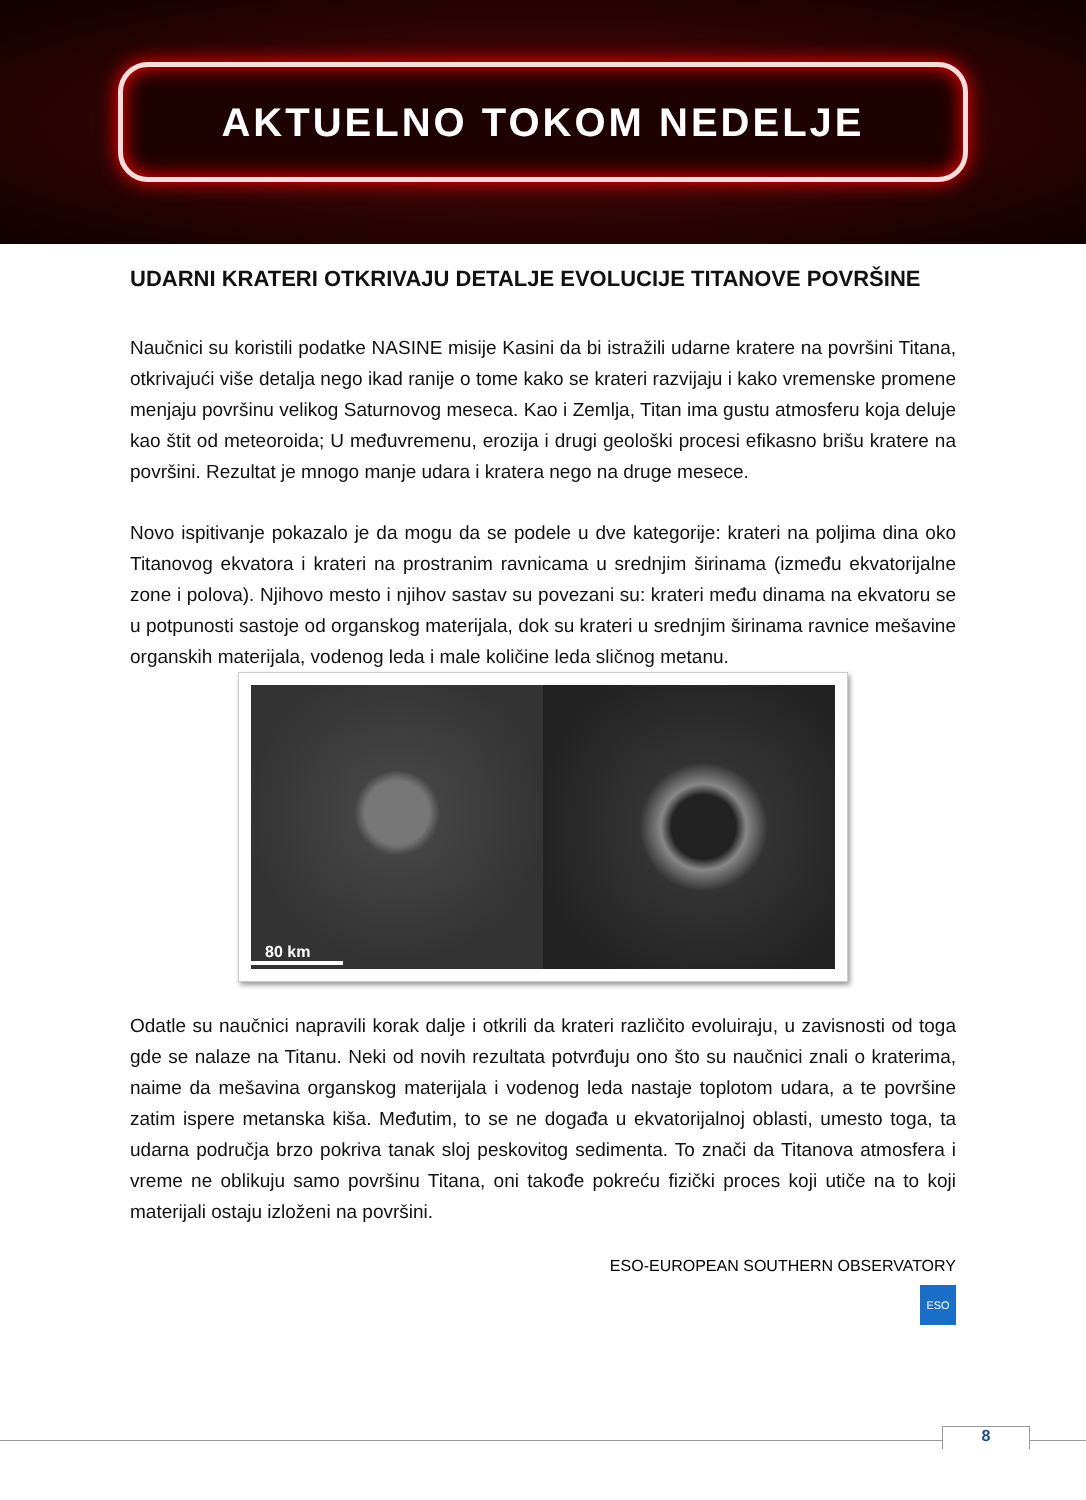AKTUELNO TOKOM NEDELJE
UDARNI KRATERI OTKRIVAJU DETALJE EVOLUCIJE TITANOVE POVRŠINE
Naučnici su koristili podatke NASINE misije Kasini da bi istražili udarne kratere na površini Titana, otkrivajući više detalja nego ikad ranije o tome kako se krateri razvijaju i kako vremenske promene menjaju površinu velikog Saturnovog meseca. Kao i Zemlja, Titan ima gustu atmosferu koja deluje kao štit od meteoroida; U međuvremenu, erozija i drugi geološki procesi efikasno brišu kratere na površini. Rezultat je mnogo manje udara i kratera nego na druge mesece.
Novo ispitivanje pokazalo je da mogu da se podele u dve kategorije: krateri na poljima dina oko Titanovog ekvatora i krateri na prostranim ravnicama u srednjim širinama (između ekvatorijalne zone i polova). Njihovo mesto i njihov sastav su povezani su: krateri među dinama na ekvatoru se u potpunosti sastoje od organskog materijala, dok su krateri u srednjim širinama ravnice mešavine organskih materijala, vodenog leda i male količine leda sličnog metanu.
80 km
Odatle su naučnici napravili korak dalje i otkrili da krateri različito evoluiraju, u zavisnosti od toga gde se nalaze na Titanu. Neki od novih rezultata potvrđuju ono što su naučnici znali o kraterima, naime da mešavina organskog materijala i vodenog leda nastaje toplotom udara, a te površine zatim ispere metanska kiša. Međutim, to se ne događa u ekvatorijalnoj oblasti, umesto toga, ta udarna područja brzo pokriva tanak sloj peskovitog sedimenta. To znači da Titanova atmosfera i vreme ne oblikuju samo površinu Titana, oni takođe pokreću fizički proces koji utiče na to koji materijali ostaju izloženi na površini.
ESO-EUROPEAN SOUTHERN OBSERVATORY
ESO
8